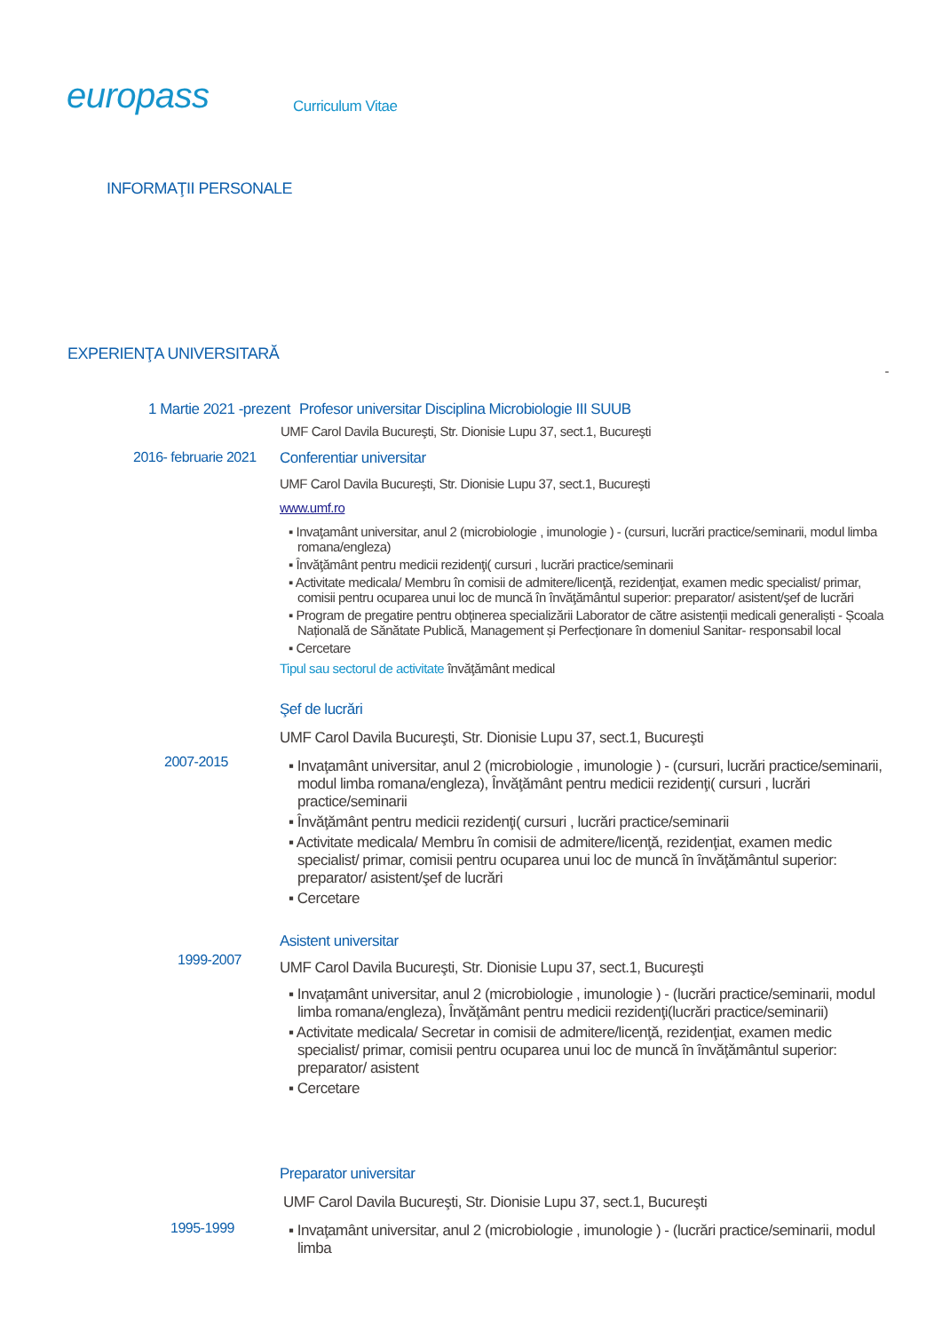europass
Curriculum Vitae
INFORMAŢII PERSONALE
EXPERIENŢA UNIVERSITARĂ
-
1 Martie 2021 -prezent
Profesor universitar Disciplina Microbiologie III SUUB
UMF Carol Davila Bucureşti, Str. Dionisie Lupu 37, sect.1, Bucureşti
2016- februarie 2021
Conferentiar universitar
UMF Carol Davila Bucureşti, Str. Dionisie Lupu 37, sect.1, Bucureşti
www.umf.ro
▪ Invaţamânt universitar, anul 2 (microbiologie , imunologie ) - (cursuri, lucrări practice/seminarii, modul limba romana/engleza)
▪ Învăţământ pentru medicii rezidenţi( cursuri , lucrări practice/seminarii
▪ Activitate medicala/ Membru în comisii de admitere/licenţă, rezidenţiat, examen medic specialist/ primar, comisii pentru ocuparea unui loc de muncă în învăţământul superior: preparator/ asistent/şef de lucrări
▪ Program de pregatire pentru obținerea specializării Laborator de către asistenții medicali generaliști - Școala Națională de Sănătate Publică, Management și Perfecționare în domeniul Sanitar- responsabil local
▪ Cercetare
Tipul sau sectorul de activitate învăţământ medical
2007-2015
Şef de lucrări
UMF Carol Davila Bucureşti, Str. Dionisie Lupu 37, sect.1, Bucureşti
▪ Invaţamânt universitar, anul 2 (microbiologie , imunologie ) - (cursuri, lucrări practice/seminarii, modul limba romana/engleza), Învăţământ pentru medicii rezidenţi( cursuri , lucrări practice/seminarii
▪ Învăţământ pentru medicii rezidenţi( cursuri , lucrări practice/seminarii
▪ Activitate medicala/ Membru în comisii de admitere/licenţă, rezidenţiat, examen medic specialist/ primar, comisii pentru ocuparea unui loc de muncă în învăţământul superior: preparator/ asistent/şef de lucrări
▪ Cercetare
1999-2007
Asistent universitar
UMF Carol Davila Bucureşti, Str. Dionisie Lupu 37, sect.1, Bucureşti
▪ Invaţamânt universitar, anul 2 (microbiologie , imunologie ) - (lucrări practice/seminarii, modul limba romana/engleza), Învăţământ pentru medicii rezidenţi(lucrări practice/seminarii)
▪ Activitate medicala/ Secretar in comisii de admitere/licenţă, rezidenţiat, examen medic specialist/ primar, comisii pentru ocuparea unui loc de muncă în învăţământul superior: preparator/ asistent
▪ Cercetare
1995-1999
Preparator universitar
UMF Carol Davila Bucureşti, Str. Dionisie Lupu 37, sect.1, Bucureşti
▪ Invaţamânt universitar, anul 2 (microbiologie , imunologie ) - (lucrări practice/seminarii, modul limba